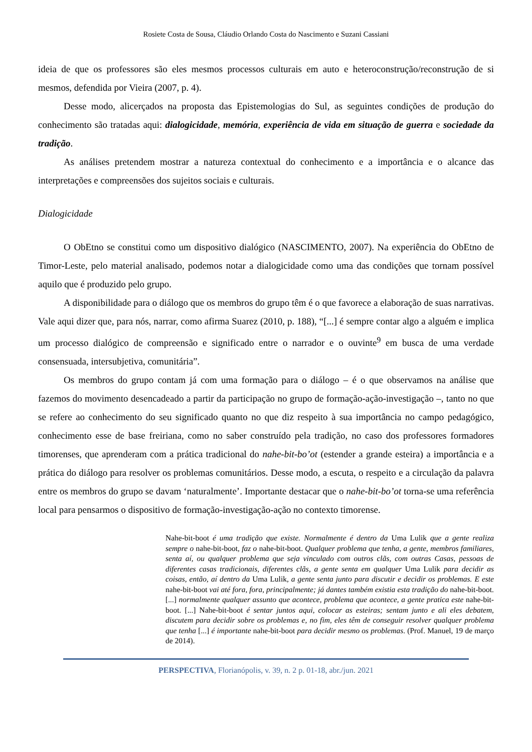Rosiete Costa de Sousa, Cláudio Orlando Costa do Nascimento e Suzani Cassiani
ideia de que os professores são eles mesmos processos culturais em auto e heteroconstrução/reconstrução de si mesmos, defendida por Vieira (2007, p. 4).
Desse modo, alicerçados na proposta das Epistemologias do Sul, as seguintes condições de produção do conhecimento são tratadas aqui: dialogicidade, memória, experiência de vida em situação de guerra e sociedade da tradição.
As análises pretendem mostrar a natureza contextual do conhecimento e a importância e o alcance das interpretações e compreensões dos sujeitos sociais e culturais.
Dialogicidade
O ObEtno se constitui como um dispositivo dialógico (NASCIMENTO, 2007). Na experiência do ObEtno de Timor-Leste, pelo material analisado, podemos notar a dialogicidade como uma das condições que tornam possível aquilo que é produzido pelo grupo.
A disponibilidade para o diálogo que os membros do grupo têm é o que favorece a elaboração de suas narrativas. Vale aqui dizer que, para nós, narrar, como afirma Suarez (2010, p. 188), “[...] é sempre contar algo a alguém e implica um processo dialógico de compreensão e significado entre o narrador e o ouvinte<sup>9</sup> em busca de uma verdade consensuada, intersubjetiva, comunitária”.
Os membros do grupo contam já com uma formação para o diálogo – é o que observamos na análise que fazemos do movimento desencadeado a partir da participação no grupo de formação-ação-investigação –, tanto no que se refere ao conhecimento do seu significado quanto no que diz respeito à sua importância no campo pedagógico, conhecimento esse de base freiriana, como no saber construído pela tradição, no caso dos professores formadores timorenses, que aprenderam com a prática tradicional do nahe-bit-bo’ot (estender a grande esteira) a importância e a prática do diálogo para resolver os problemas comunitários. Desse modo, a escuta, o respeito e a circulação da palavra entre os membros do grupo se davam ‘naturalmente’. Importante destacar que o nahe-bit-bo’ot torna-se uma referência local para pensarmos o dispositivo de formação-investigação-ação no contexto timorense.
Nahe-bit-boot é uma tradição que existe. Normalmente é dentro da Uma Lulik que a gente realiza sempre o nahe-bit-boot, faz o nahe-bit-boot. Qualquer problema que tenha, a gente, membros familiares, senta aí, ou qualquer problema que seja vinculado com outros clãs, com outras Casas, pessoas de diferentes casas tradicionais, diferentes clãs, a gente senta em qualquer Uma Lulik para decidir as coisas, então, aí dentro da Uma Lulik, a gente senta junto para discutir e decidir os problemas. E este nahe-bit-boot vai até fora, fora, principalmente; já dantes também existia esta tradição do nahe-bit-boot. [...] normalmente qualquer assunto que acontece, problema que acontece, a gente pratica este nahe-bit-boot. [...] Nahe-bit-boot é sentar juntos aqui, colocar as esteiras; sentam junto e ali eles debatem, discutem para decidir sobre os problemas e, no fim, eles têm de conseguir resolver qualquer problema que tenha [...] é importante nahe-bit-boot para decidir mesmo os problemas. (Prof. Manuel, 19 de março de 2014).
PERSPECTIVA, Florianópolis, v. 39, n. 2 p. 01-18, abr./jun. 2021